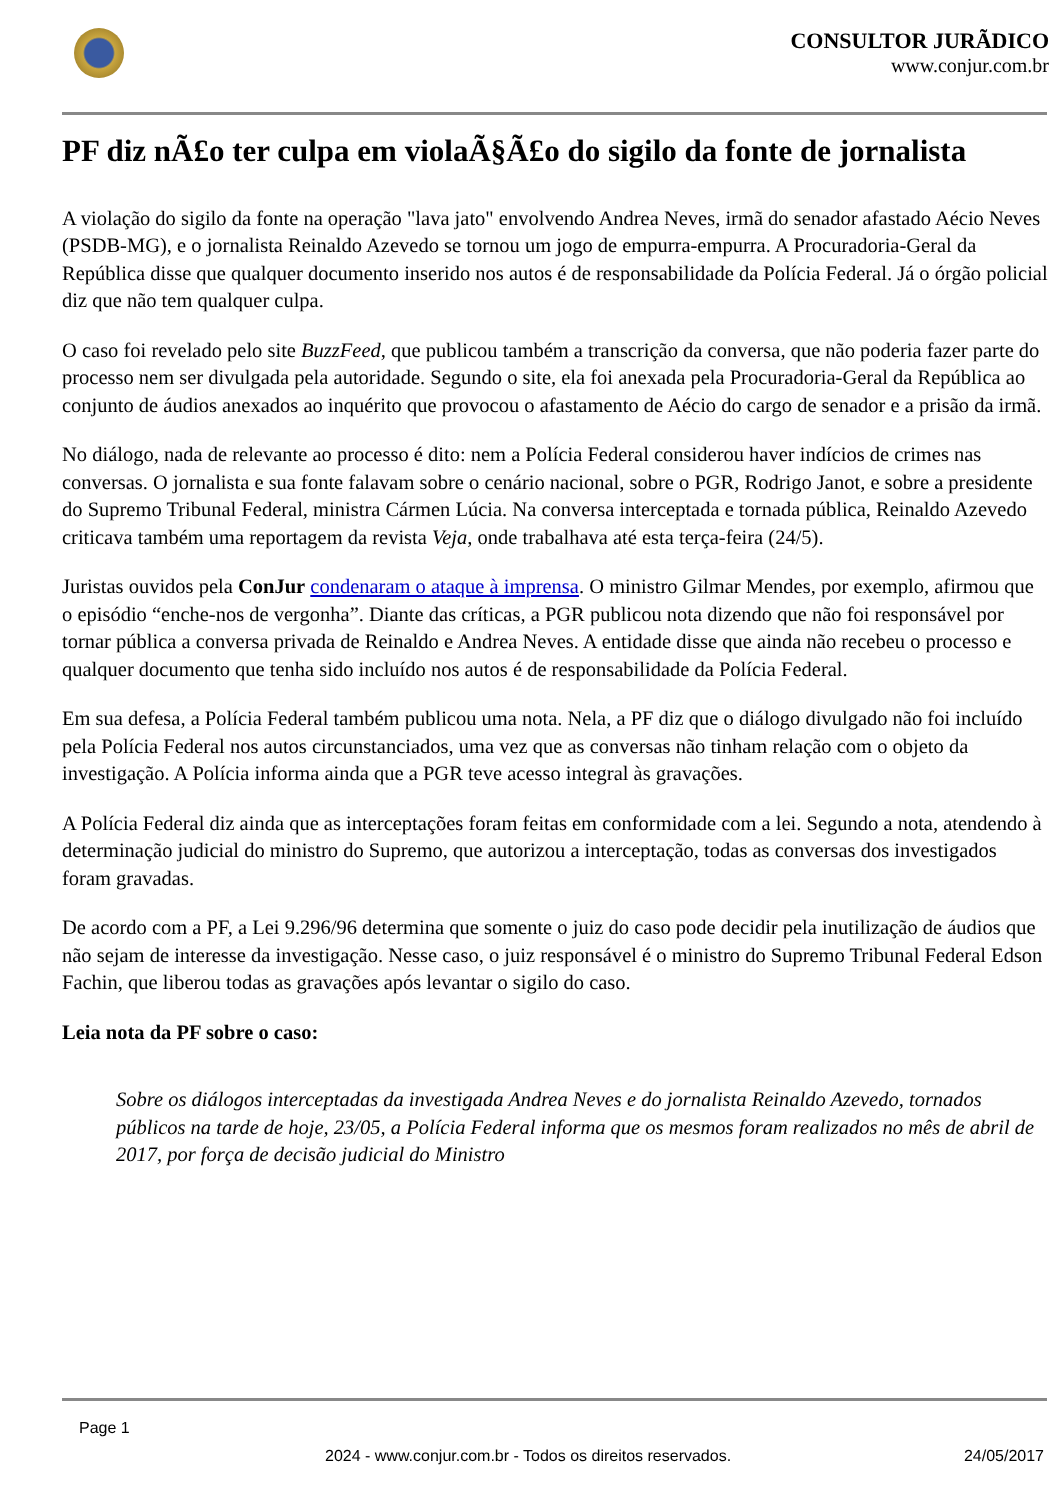CONSULTOR JURÃDICO
www.conjur.com.br
PF diz nÃ£o ter culpa em violaÃ§Ã£o do sigilo da fonte de jornalista
A violação do sigilo da fonte na operação "lava jato" envolvendo Andrea Neves, irmã do senador afastado Aécio Neves (PSDB-MG), e o jornalista Reinaldo Azevedo se tornou um jogo de empurra-empurra. A Procuradoria-Geral da República disse que qualquer documento inserido nos autos é de responsabilidade da Polícia Federal. Já o órgão policial diz que não tem qualquer culpa.
O caso foi revelado pelo site BuzzFeed, que publicou também a transcrição da conversa, que não poderia fazer parte do processo nem ser divulgada pela autoridade. Segundo o site, ela foi anexada pela Procuradoria-Geral da República ao conjunto de áudios anexados ao inquérito que provocou o afastamento de Aécio do cargo de senador e a prisão da irmã.
No diálogo, nada de relevante ao processo é dito: nem a Polícia Federal considerou haver indícios de crimes nas conversas. O jornalista e sua fonte falavam sobre o cenário nacional, sobre o PGR, Rodrigo Janot, e sobre a presidente do Supremo Tribunal Federal, ministra Cármen Lúcia. Na conversa interceptada e tornada pública, Reinaldo Azevedo criticava também uma reportagem da revista Veja, onde trabalhava até esta terça-feira (24/5).
Juristas ouvidos pela ConJur condenaram o ataque à imprensa. O ministro Gilmar Mendes, por exemplo, afirmou que o episódio “enche-nos de vergonha”. Diante das críticas, a PGR publicou nota dizendo que não foi responsável por tornar pública a conversa privada de Reinaldo e Andrea Neves. A entidade disse que ainda não recebeu o processo e qualquer documento que tenha sido incluído nos autos é de responsabilidade da Polícia Federal.
Em sua defesa, a Polícia Federal também publicou uma nota. Nela, a PF diz que o diálogo divulgado não foi incluído pela Polícia Federal nos autos circunstanciados, uma vez que as conversas não tinham relação com o objeto da investigação. A Polícia informa ainda que a PGR teve acesso integral às gravações.
A Polícia Federal diz ainda que as interceptações foram feitas em conformidade com a lei. Segundo a nota, atendendo à determinação judicial do ministro do Supremo, que autorizou a interceptação, todas as conversas dos investigados foram gravadas.
De acordo com a PF, a Lei 9.296/96 determina que somente o juiz do caso pode decidir pela inutilização de áudios que não sejam de interesse da investigação. Nesse caso, o juiz responsável é o ministro do Supremo Tribunal Federal Edson Fachin, que liberou todas as gravações após levantar o sigilo do caso.
Leia nota da PF sobre o caso:
Sobre os diálogos interceptadas da investigada Andrea Neves e do jornalista Reinaldo Azevedo, tornados públicos na tarde de hoje, 23/05, a Polícia Federal informa que os mesmos foram realizados no mês de abril de 2017, por força de decisão judicial do Ministro
Page 1
2024 - www.conjur.com.br - Todos os direitos reservados. 24/05/2017